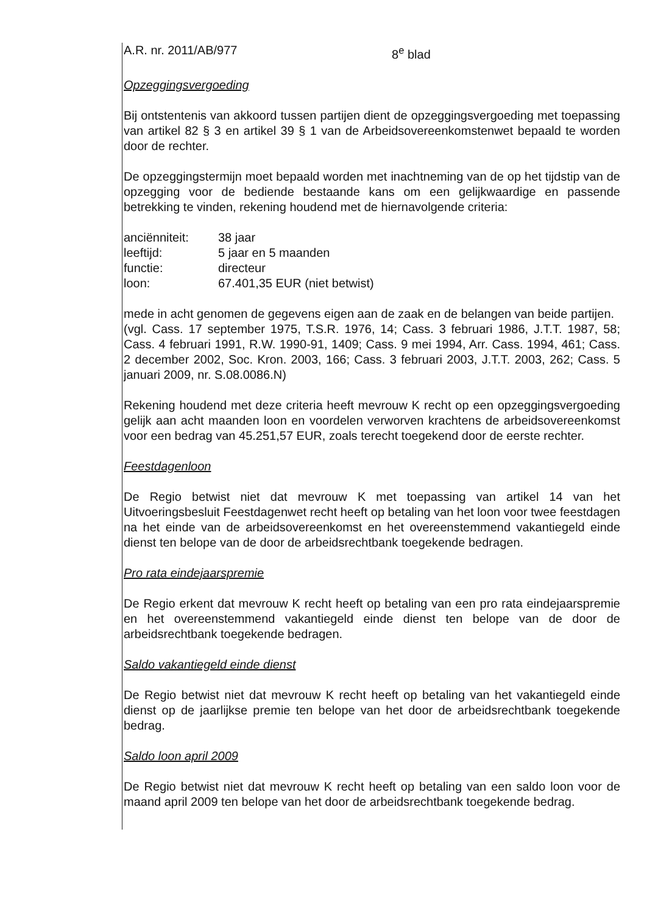A.R. nr. 2011/AB/977 8<sup>e</sup> blad
Opzeggingsvergoeding
Bij ontstentenis van akkoord tussen partijen dient de opzeggingsvergoeding met toepassing van artikel 82 § 3 en artikel 39 § 1 van de Arbeidsovereenkomstenwet bepaald te worden door de rechter.
De opzeggingstermijn moet bepaald worden met inachtneming van de op het tijdstip van de opzegging voor de bediende bestaande kans om een gelijkwaardige en passende betrekking te vinden, rekening houdend met de hiernavolgende criteria:
| anciënniteit: | 38 jaar |
| leeftijd: | 5 jaar en 5 maanden |
| functie: | directeur |
| loon: | 67.401,35 EUR (niet betwist) |
mede in acht genomen de gegevens eigen aan de zaak en de belangen van beide partijen.
(vgl. Cass. 17 september 1975, T.S.R. 1976, 14; Cass. 3 februari 1986, J.T.T. 1987, 58; Cass. 4 februari 1991, R.W. 1990-91, 1409; Cass. 9 mei 1994, Arr. Cass. 1994, 461; Cass. 2 december 2002, Soc. Kron. 2003, 166; Cass. 3 februari 2003, J.T.T. 2003, 262; Cass. 5 januari 2009, nr. S.08.0086.N)
Rekening houdend met deze criteria heeft mevrouw K recht op een opzeggingsvergoeding gelijk aan acht maanden loon en voordelen verworven krachtens de arbeidsovereenkomst voor een bedrag van 45.251,57 EUR, zoals terecht toegekend door de eerste rechter.
Feestdagenloon
De Regio betwist niet dat mevrouw K met toepassing van artikel 14 van het Uitvoeringsbesluit Feestdagenwet recht heeft op betaling van het loon voor twee feestdagen na het einde van de arbeidsovereenkomst en het overeenstemmend vakantiegeld einde dienst ten belope van de door de arbeidsrechtbank toegekende bedragen.
Pro rata eindejaarspremie
De Regio erkent dat mevrouw K recht heeft op betaling van een pro rata eindejaarspremie en het overeenstemmend vakantiegeld einde dienst ten belope van de door de arbeidsrechtbank toegekende bedragen.
Saldo vakantiegeld einde dienst
De Regio betwist niet dat mevrouw K recht heeft op betaling van het vakantiegeld einde dienst op de jaarlijkse premie ten belope van het door de arbeidsrechtbank toegekende bedrag.
Saldo loon april 2009
De Regio betwist niet dat mevrouw K recht heeft op betaling van een saldo loon voor de maand april 2009 ten belope van het door de arbeidsrechtbank toegekende bedrag.